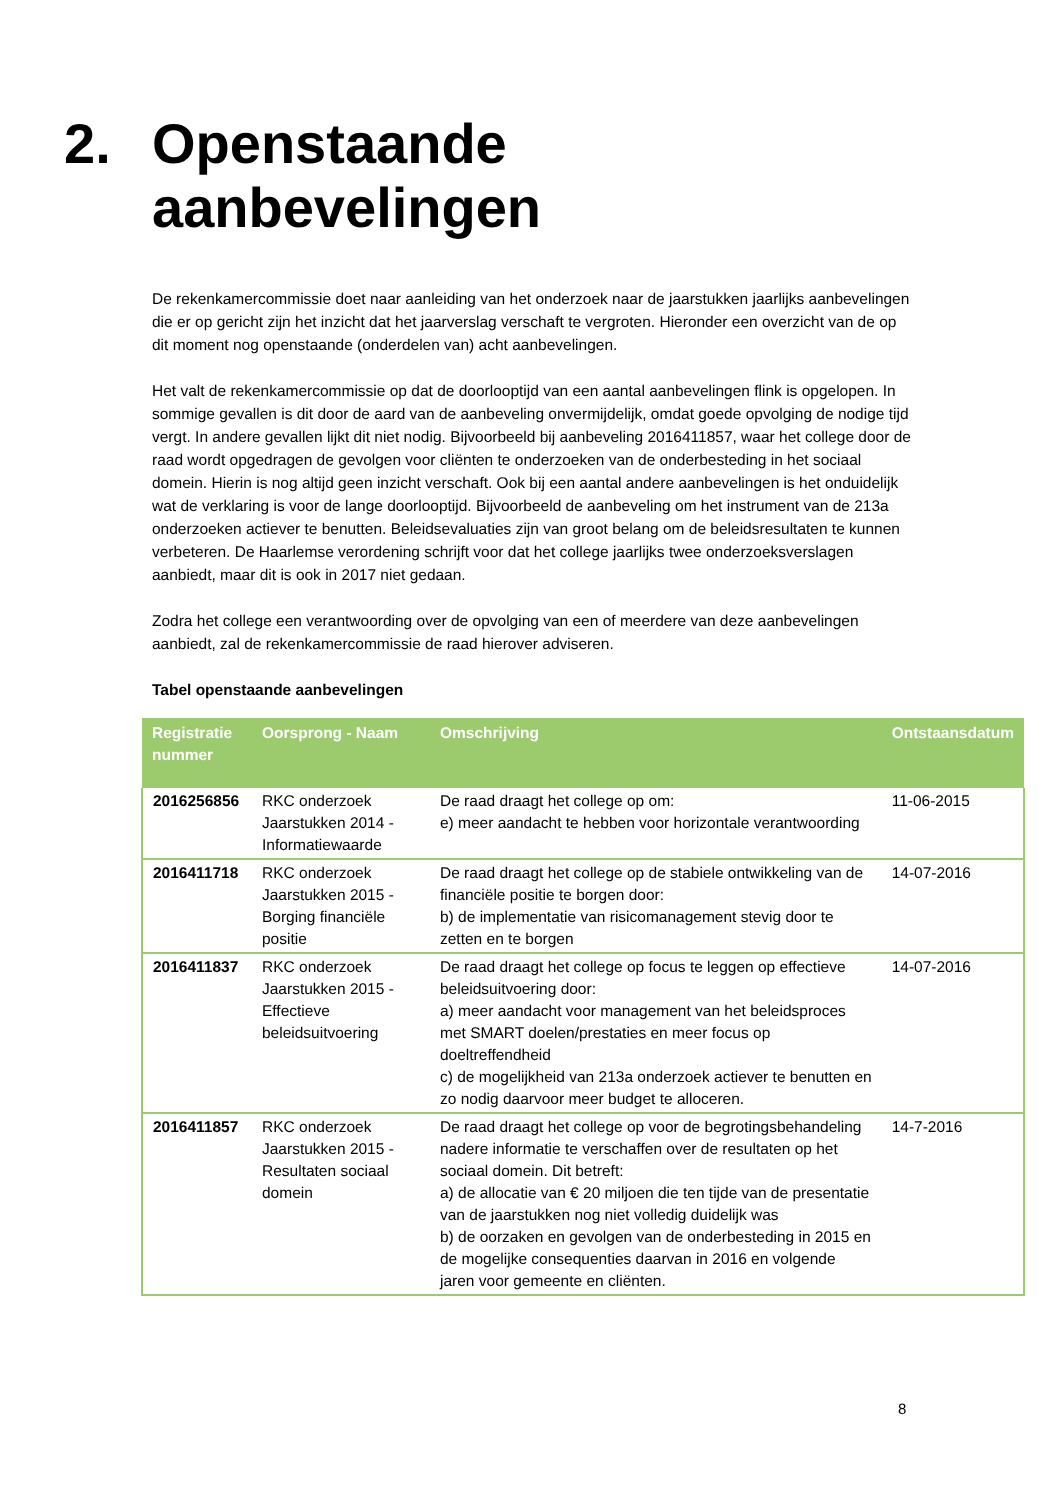2. Openstaande
aanbevelingen
De rekenkamercommissie doet naar aanleiding van het onderzoek naar de jaarstukken jaarlijks aanbevelingen die er op gericht zijn het inzicht dat het jaarverslag verschaft te vergroten. Hieronder een overzicht van de op dit moment nog openstaande (onderdelen van) acht aanbevelingen.
Het valt de rekenkamercommissie op dat de doorlooptijd van een aantal aanbevelingen flink is opgelopen. In sommige gevallen is dit door de aard van de aanbeveling onvermijdelijk, omdat goede opvolging de nodige tijd vergt. In andere gevallen lijkt dit niet nodig. Bijvoorbeeld bij aanbeveling 2016411857, waar het college door de raad wordt opgedragen de gevolgen voor cliënten te onderzoeken van de onderbesteding in het sociaal domein. Hierin is nog altijd geen inzicht verschaft. Ook bij een aantal andere aanbevelingen is het onduidelijk wat de verklaring is voor de lange doorlooptijd. Bijvoorbeeld de aanbeveling om het instrument van de 213a onderzoeken actiever te benutten. Beleidsevaluaties zijn van groot belang om de beleidsresultaten te kunnen verbeteren. De Haarlemse verordening schrijft voor dat het college jaarlijks twee onderzoeksverslagen aanbiedt, maar dit is ook in 2017 niet gedaan.
Zodra het college een verantwoording over de opvolging van een of meerdere van deze aanbevelingen aanbiedt, zal de rekenkamercommissie de raad hierover adviseren.
Tabel openstaande aanbevelingen
| Registratie nummer | Oorsprong - Naam | Omschrijving | Ontstaansdatum |
| --- | --- | --- | --- |
| 2016256856 | RKC onderzoek Jaarstukken 2014 - Informatiewaarde | De raad draagt het college op om: e) meer aandacht te hebben voor horizontale verantwoording | 11-06-2015 |
| 2016411718 | RKC onderzoek Jaarstukken 2015 - Borging financiële positie | De raad draagt het college op de stabiele ontwikkeling van de financiële positie te borgen door: b) de implementatie van risicomanagement stevig door te zetten en te borgen | 14-07-2016 |
| 2016411837 | RKC onderzoek Jaarstukken 2015 - Effectieve beleidsuitvoering | De raad draagt het college op focus te leggen op effectieve beleidsuitvoering door: a) meer aandacht voor management van het beleidsproces met SMART doelen/prestaties en meer focus op doeltreffendheid c) de mogelijkheid van 213a onderzoek actiever te benutten en zo nodig daarvoor meer budget te alloceren. | 14-07-2016 |
| 2016411857 | RKC onderzoek Jaarstukken 2015 - Resultaten sociaal domein | De raad draagt het college op voor de begrotingsbehandeling nadere informatie te verschaffen over de resultaten op het sociaal domein. Dit betreft: a) de allocatie van € 20 miljoen die ten tijde van de presentatie van de jaarstukken nog niet volledig duidelijk was b) de oorzaken en gevolgen van de onderbesteding in 2015 en de mogelijke consequenties daarvan in 2016 en volgende jaren voor gemeente en cliënten. | 14-7-2016 |
8